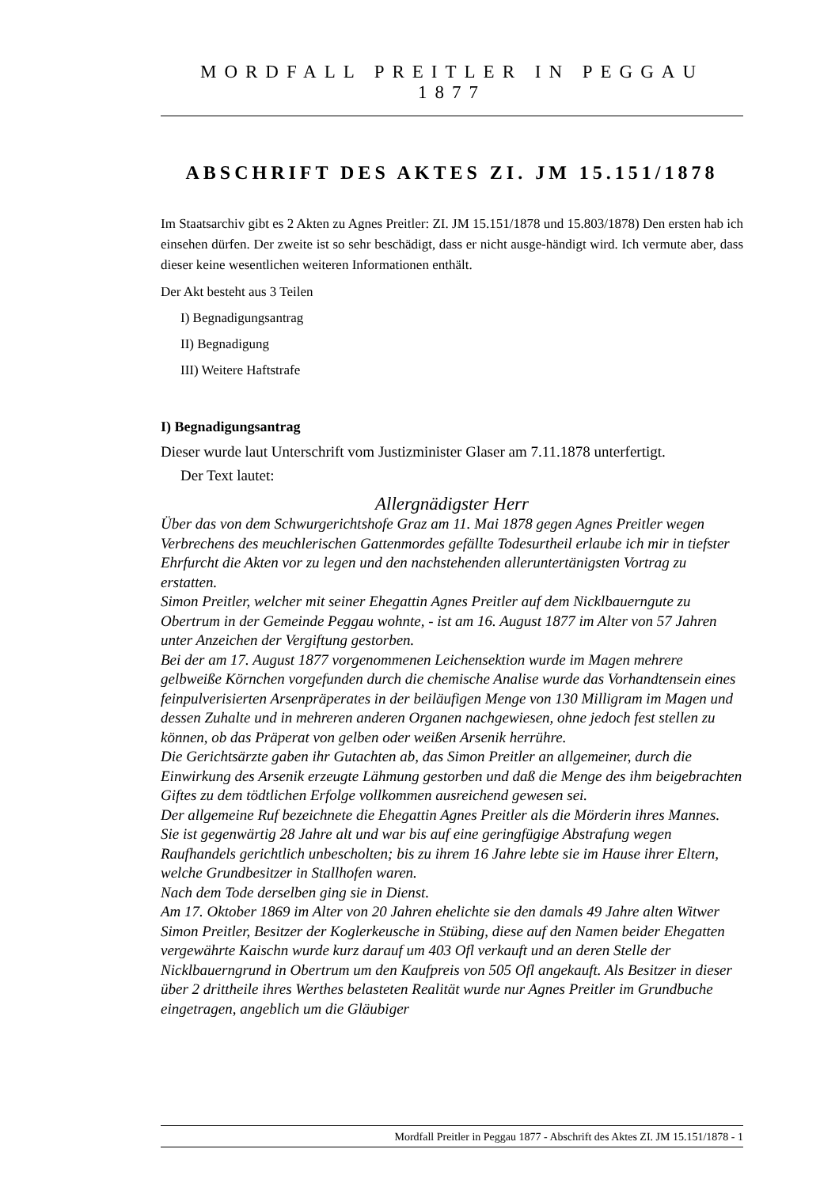MORDFALL PREITLER IN PEGGAU 1877
ABSCHRIFT DES AKTES ZI. JM 15.151/1878
Im Staatsarchiv gibt es 2 Akten zu Agnes Preitler: ZI. JM 15.151/1878 und 15.803/1878) Den ersten hab ich einsehen dürfen. Der zweite ist so sehr beschädigt, dass er nicht ausge-händigt wird. Ich vermute aber, dass dieser keine wesentlichen weiteren Informationen enthält.
Der Akt besteht aus 3 Teilen
I) Begnadigungsantrag
II) Begnadigung
III) Weitere Haftstrafe
I) Begnadigungsantrag
Dieser wurde laut Unterschrift vom Justizminister Glaser am 7.11.1878 unterfertigt.
Der Text lautet:
Allergnädigster Herr
Über das von dem Schwurgerichtshofe Graz am 11. Mai 1878 gegen Agnes Preitler wegen Verbrechens des meuchlerischen Gattenmordes gefällte Todesurtheil erlaube ich mir in tiefster Ehrfurcht die Akten vor zu legen und den nachstehenden alleruntertänigsten Vortrag zu erstatten.
Simon Preitler, welcher mit seiner Ehegattin Agnes Preitler auf dem Nicklbauerngute zu Obertrum in der Gemeinde Peggau wohnte, - ist am 16. August 1877 im Alter von 57 Jahren unter Anzeichen der Vergiftung gestorben.
Bei der am 17. August 1877 vorgenommenen Leichensektion wurde im Magen mehrere gelbweiße Körnchen vorgefunden durch die chemische Analise wurde das Vorhandtensein eines feinpulverisierten Arsenpräperates in der beiläufigen Menge von 130 Milligram im Magen und dessen Zuhalte und in mehreren anderen Organen nachgewiesen, ohne jedoch fest stellen zu können, ob das Präperat von gelben oder weißen Arsenik herrühre.
Die Gerichtsärzte gaben ihr Gutachten ab, das Simon Preitler an allgemeiner, durch die Einwirkung des Arsenik erzeugte Lähmung gestorben und daß die Menge des ihm beigebrachten Giftes zu dem tödtlichen Erfolge vollkommen ausreichend gewesen sei.
Der allgemeine Ruf bezeichnete die Ehegattin Agnes Preitler als die Mörderin ihres Mannes.
Sie ist gegenwärtig 28 Jahre alt und war bis auf eine geringfügige Abstrafung wegen Raufhandels gerichtlich unbescholten; bis zu ihrem 16 Jahre lebte sie im Hause ihrer Eltern, welche Grundbesitzer in Stallhofen waren.
Nach dem Tode derselben ging sie in Dienst.
Am 17. Oktober 1869 im Alter von 20 Jahren ehelichte sie den damals 49 Jahre alten Witwer Simon Preitler, Besitzer der Koglerkeusche in Stübing, diese auf den Namen beider Ehegatten vergewährte Kaischn wurde kurz darauf um 403 Ofl verkauft und an deren Stelle der Nicklbauerngrund in Obertrum um den Kaufpreis von 505 Ofl angekauft. Als Besitzer in dieser über 2 drittheile ihres Werthes belasteten Realität wurde nur Agnes Preitler im Grundbuche eingetragen, angeblich um die Gläubiger
Mordfall Preitler in Peggau 1877 - Abschrift des Aktes ZI. JM 15.151/1878 - 1